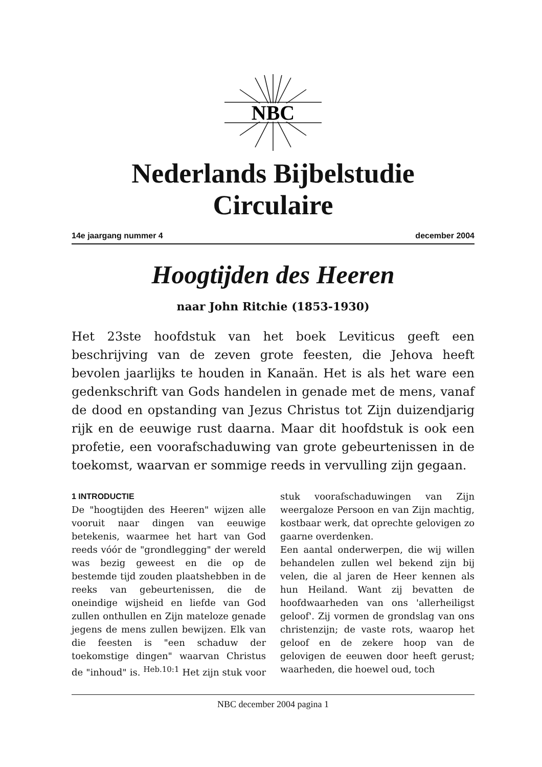NBC
Nederlands Bijbelstudie Circulaire
14e jaargang nummer 4 december 2004
Hoogtijden des Heeren
naar John Ritchie (1853-1930)
Het 23ste hoofdstuk van het boek Leviticus geeft een beschrijving van de zeven grote feesten, die Jehova heeft bevolen jaarlijks te houden in Kanaän. Het is als het ware een gedenkschrift van Gods handelen in genade met de mens, vanaf de dood en opstanding van Jezus Christus tot Zijn duizendjarig rijk en de eeuwige rust daarna. Maar dit hoofdstuk is ook een profetie, een voorafschaduwing van grote gebeurtenissen in de toekomst, waarvan er sommige reeds in vervulling zijn gegaan.
1 INTRODUCTIE
De "hoogtijden des Heeren" wijzen alle vooruit naar dingen van eeuwige betekenis, waarmee het hart van God reeds vóór de "grondlegging" der wereld was bezig geweest en die op de bestemde tijd zouden plaatshebben in de reeks van gebeurtenissen, die de oneindige wijsheid en liefde van God zullen onthullen en Zijn mateloze genade jegens de mens zullen bewijzen. Elk van die feesten is "een schaduw der toekomstige dingen" waarvan Christus de "inhoud" is. <sup>Heb.10:1</sup> Het zijn stuk voor stuk voorafschaduwingen van Zijn weergaloze Persoon en van Zijn machtig, kostbaar werk, dat oprechte gelovigen zo gaarne overdenken.
Een aantal onderwerpen, die wij willen behandelen zullen wel bekend zijn bij velen, die al jaren de Heer kennen als hun Heiland. Want zij bevatten de hoofdwaarheden van ons 'allerheiligst geloof'. Zij vormen de grondslag van ons christenzijn; de vaste rots, waarop het geloof en de zekere hoop van de gelovigen de eeuwen door heeft gerust; waarheden, die hoewel oud, toch
NBC december 2004 pagina 1